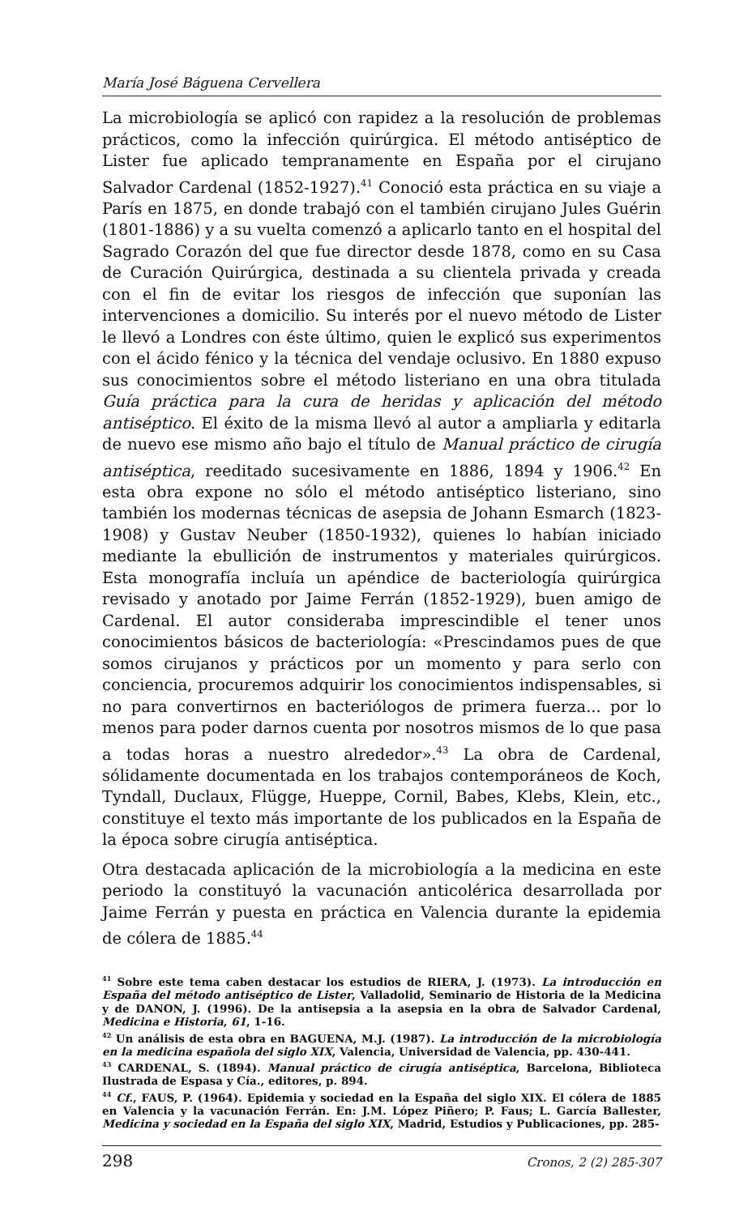María José Báguena Cervellera
La microbiología se aplicó con rapidez a la resolución de problemas prácticos, como la infección quirúrgica. El método antiséptico de Lister fue aplicado tempranamente en España por el cirujano Salvador Cardenal (1852-1927).<sup>41</sup> Conoció esta práctica en su viaje a París en 1875, en donde trabajó con el también cirujano Jules Guérin (1801-1886) y a su vuelta comenzó a aplicarlo tanto en el hospital del Sagrado Corazón del que fue director desde 1878, como en su Casa de Curación Quirúrgica, destinada a su clientela privada y creada con el fin de evitar los riesgos de infección que suponían las intervenciones a domicilio. Su interés por el nuevo método de Lister le llevó a Londres con éste último, quien le explicó sus experimentos con el ácido fénico y la técnica del vendaje oclusivo. En 1880 expuso sus conocimientos sobre el método listeriano en una obra titulada Guía práctica para la cura de heridas y aplicación del método antiséptico. El éxito de la misma llevó al autor a ampliarla y editarla de nuevo ese mismo año bajo el título de Manual práctico de cirugía antiséptica, reeditado sucesivamente en 1886, 1894 y 1906.<sup>42</sup> En esta obra expone no sólo el método antiséptico listeriano, sino también los modernas técnicas de asepsia de Johann Esmarch (1823-1908) y Gustav Neuber (1850-1932), quienes lo habían iniciado mediante la ebullición de instrumentos y materiales quirúrgicos. Esta monografía incluía un apéndice de bacteriología quirúrgica revisado y anotado por Jaime Ferrán (1852-1929), buen amigo de Cardenal. El autor consideraba imprescindible el tener unos conocimientos básicos de bacteriología: «Prescindamos pues de que somos cirujanos y prácticos por un momento y para serlo con conciencia, procuremos adquirir los conocimientos indispensables, si no para convertirnos en bacteriólogos de primera fuerza... por lo menos para poder darnos cuenta por nosotros mismos de lo que pasa a todas horas a nuestro alrededor».<sup>43</sup> La obra de Cardenal, sólidamente documentada en los trabajos contemporáneos de Koch, Tyndall, Duclaux, Flügge, Hueppe, Cornil, Babes, Klebs, Klein, etc., constituye el texto más importante de los publicados en la España de la época sobre cirugía antiséptica.
Otra destacada aplicación de la microbiología a la medicina en este periodo la constituyó la vacunación anticolérica desarrollada por Jaime Ferrán y puesta en práctica en Valencia durante la epidemia de cólera de 1885.<sup>44</sup>
<sup>41</sup> Sobre este tema caben destacar los estudios de RIERA, J. (1973). La introducción en España del método antiséptico de Lister, Valladolid, Seminario de Historia de la Medicina y de DANON, J. (1996). De la antisepsia a la asepsia en la obra de Salvador Cardenal, Medicina e Historia, 61, 1-16.
<sup>42</sup> Un análisis de esta obra en BAGUENA, M.J. (1987). La introducción de la microbiología en la medicina española del siglo XIX, Valencia, Universidad de Valencia, pp. 430-441.
<sup>43</sup> CARDENAL, S. (1894). Manual práctico de cirugía antiséptica, Barcelona, Biblioteca Ilustrada de Espasa y Cía., editores, p. 894.
<sup>44</sup> Cf., FAUS, P. (1964). Epidemia y sociedad en la España del siglo XIX. El cólera de 1885 en Valencia y la vacunación Ferrán. En: J.M. López Piñero; P. Faus; L. García Ballester, Medicina y sociedad en la España del siglo XIX, Madrid, Estudios y Publicaciones, pp. 285-
298 Cronos, 2 (2) 285-307